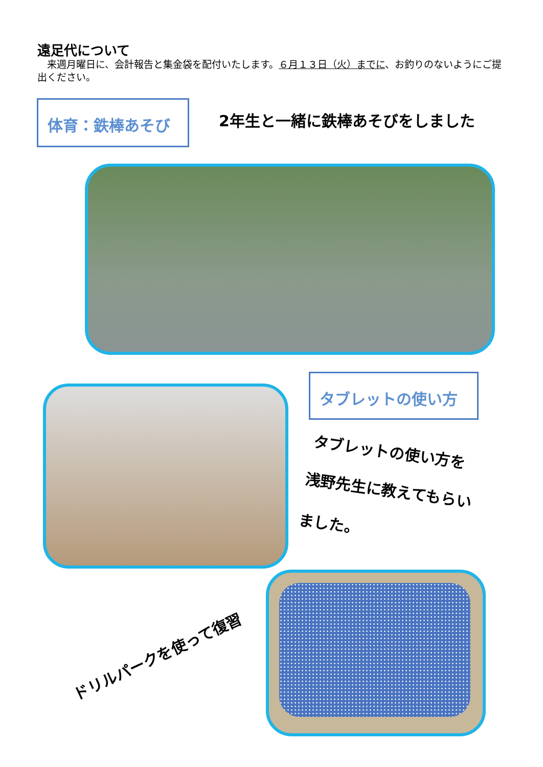遠足代について
　来週月曜日に、会計報告と集金袋を配付いたします。６月１３日（火）までに、お釣りのないようにご提出ください。
体育：鉄棒あそび
2年生と一緒に鉄棒あそびをしました
タブレットの使い方
タブレットの使い方を
浅野先生に教えてもらい
ました。
ドリルパークを使って復習